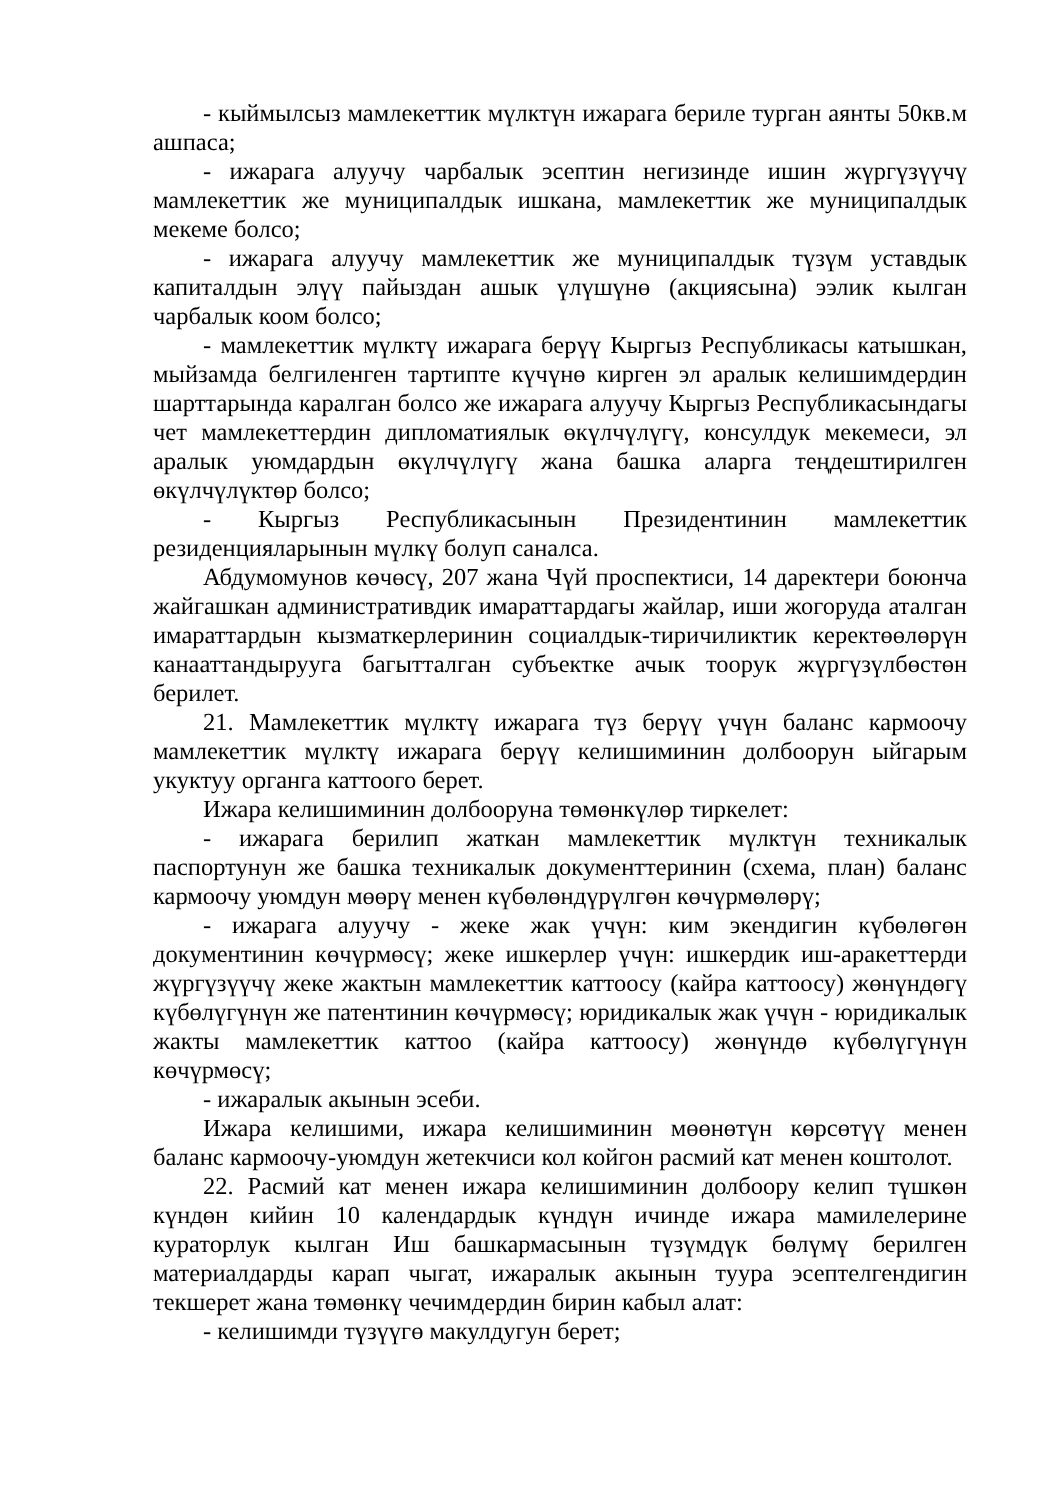- кыймылсыз мамлекеттик мүлктүн ижарага бериле турган аянты 50кв.м ашпаса;
- ижарага алуучу чарбалык эсептин негизинде ишин жүргүзүүчү мамлекеттик же муниципалдык ишкана, мамлекеттик же муниципалдык мекеме болсо;
- ижарага алуучу мамлекеттик же муниципалдык түзүм уставдык капиталдын элүү пайыздан ашык үлүшүнө (акциясына) ээлик кылган чарбалык коом болсо;
- мамлекеттик мүлктү ижарага берүү Кыргыз Республикасы катышкан, мыйзамда белгиленген тартипте күчүнө кирген эл аралык келишимдердин шарттарында каралган болсо же ижарага алуучу Кыргыз Республикасындагы чет мамлекеттердин дипломатиялык өкүлчүлүгү, консулдук мекемеси, эл аралык уюмдардын өкүлчүлүгү жана башка аларга теңдештирилген өкүлчүлүктөр болсо;
- Кыргыз Республикасынын Президентинин мамлекеттик резиденцияларынын мүлкү болуп саналса.
Абдумомунов көчөсү, 207 жана Чүй проспектиси, 14 даректери боюнча жайгашкан административдик имараттардагы жайлар, иши жогоруда аталган имараттардын кызматкерлеринин социалдык-тиричиликтик керектөөлөрүн канааттандырууга багытталган субъектке ачык тоорук жүргүзүлбөстөн берилет.
21. Мамлекеттик мүлктү ижарага түз берүү үчүн баланс кармоочу мамлекеттик мүлктү ижарага берүү келишиминин долбоорун ыйгарым укуктуу органга каттоого берет.
Ижара келишиминин долбооруна төмөнкүлөр тиркелет:
- ижарага берилип жаткан мамлекеттик мүлктүн техникалык паспортунун же башка техникалык документтеринин (схема, план) баланс кармоочу уюмдун мөөрү менен күбөлөндүрүлгөн көчүрмөлөрү;
- ижарага алуучу - жеке жак үчүн: ким экендигин күбөлөгөн документинин көчүрмөсү; жеке ишкерлер үчүн: ишкердик иш-аракеттерди жүргүзүүчү жеке жактын мамлекеттик каттоосу (кайра каттоосу) жөнүндөгү күбөлүгүнүн же патентинин көчүрмөсү; юридикалык жак үчүн - юридикалык жакты мамлекеттик каттоо (кайра каттоосу) жөнүндө күбөлүгүнүн көчүрмөсү;
- ижаралык акынын эсеби.
Ижара келишими, ижара келишиминин мөөнөтүн көрсөтүү менен баланс кармоочу-уюмдун жетекчиси кол койгон расмий кат менен коштолот.
22. Расмий кат менен ижара келишиминин долбоору келип түшкөн күндөн кийин 10 календардык күндүн ичинде ижара мамилелерине кураторлук кылган Иш башкармасынын түзүмдүк бөлүмү берилген материалдарды карап чыгат, ижаралык акынын туура эсептелгендигин текшерет жана төмөнкү чечимдердин бирин кабыл алат:
- келишимди түзүүгө макулдугун берет;